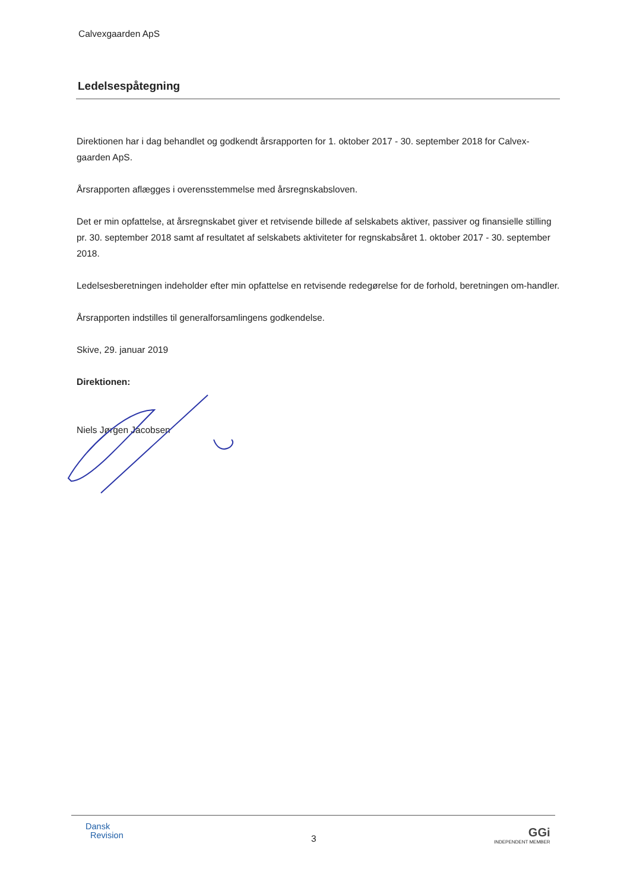Calvexgaarden ApS
Ledelsespåtegning
Direktionen har i dag behandlet og godkendt årsrapporten for 1. oktober 2017 - 30. september 2018 for Calvex-gaarden ApS.
Årsrapporten aflægges i overensstemmelse med årsregnskabsloven.
Det er min opfattelse, at årsregnskabet giver et retvisende billede af selskabets aktiver, passiver og finansielle stilling pr. 30. september 2018 samt af resultatet af selskabets aktiviteter for regnskabsåret 1. oktober 2017 - 30. september 2018.
Ledelsesberetningen indeholder efter min opfattelse en retvisende redegørelse for de forhold, beretningen om-handler.
Årsrapporten indstilles til generalforsamlingens godkendelse.
Skive, 29. januar 2019
Direktionen:
Niels Jørgen Jacobsen
Dansk
Revision
3
GGi
INDEPENDENT MEMBER